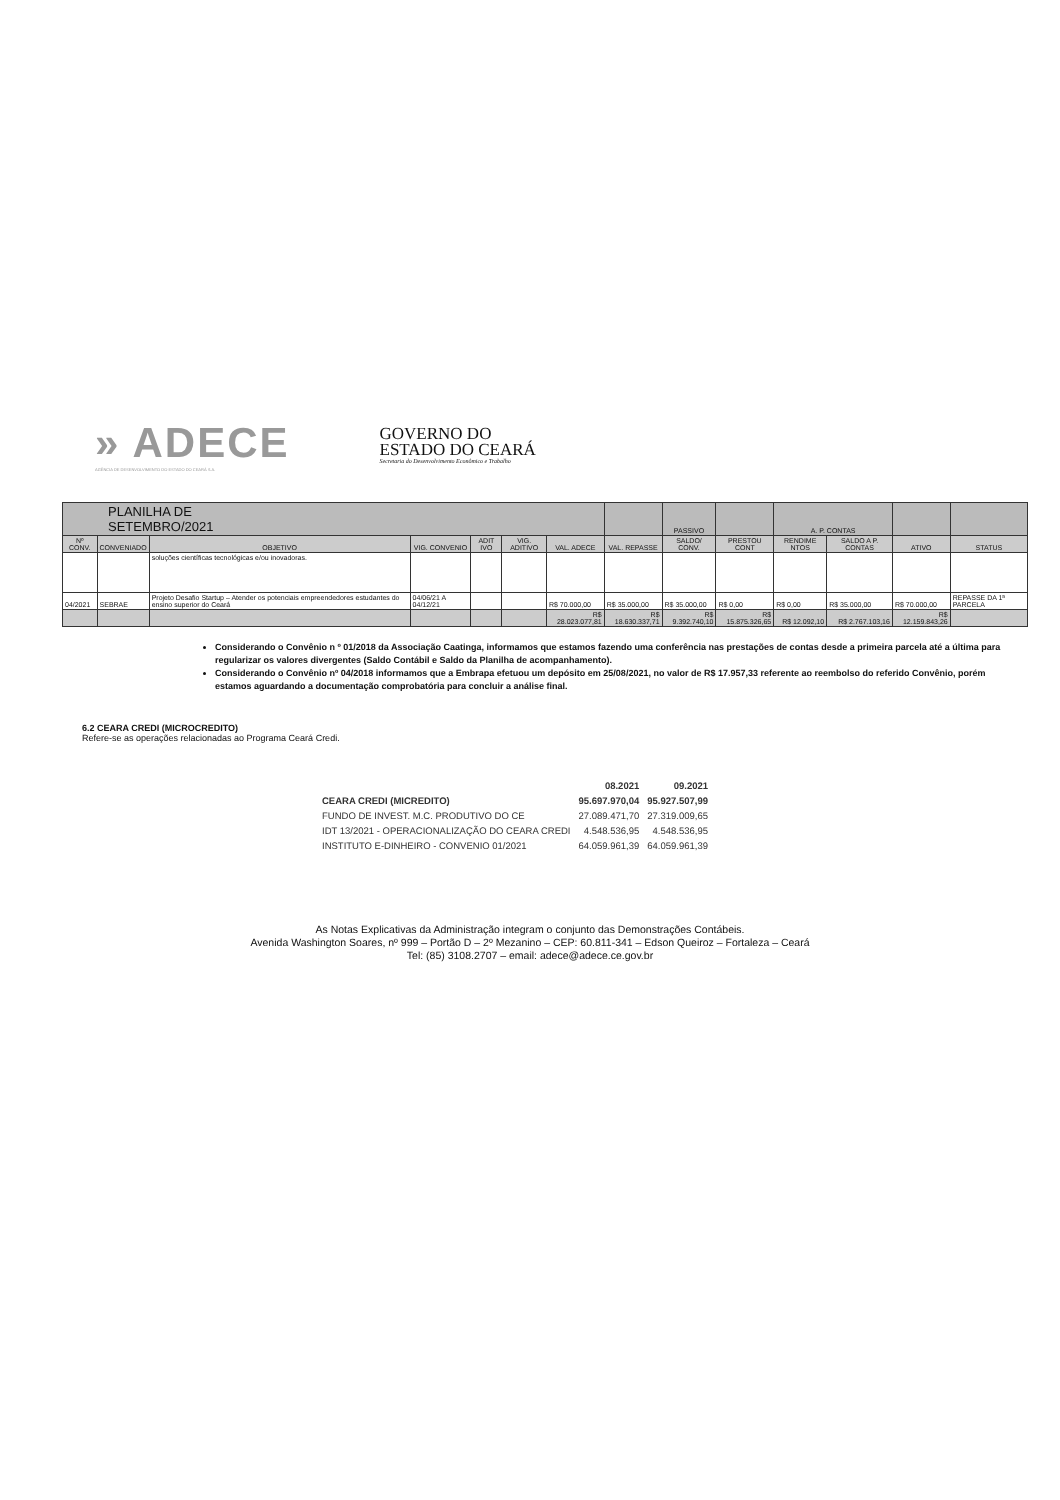» ADECE
AGÊNCIA DE DESENVOLVIMENTO DO ESTADO DO CEARÁ S.A.
GOVERNO DO
ESTADO DO CEARÁ
Secretaria do Desenvolvimento Econômico e Trabalho
| PLANILHA DE SETEMBRO/2021 | | | | | | | | PASSIVO | | A. P. CONTAS | | | |
| --- | --- | --- | --- | --- | --- | --- | --- | --- | --- | --- | --- | --- | --- |
| Nº CONV. | CONVENIADO | OBJETIVO | VIG. CONVENIO | ADIT IVO | VIG. ADITIVO | VAL. ADECE | VAL. REPASSE | SALDO/ CONV. | PRESTOU CONT | RENDIME NTOS | SALDO A P. CONTAS | ATIVO | STATUS |
| | | soluções científicas tecnológicas e/ou inovadoras. | | | | | | | | | | | |
| 04/2021 | SEBRAE | Projeto Desafio Startup – Atender os potenciais empreendedores estudantes do ensino superior do Ceará | 04/06/21 A 04/12/21 | | | R$ 70.000,00 | R$ 35.000,00 | R$ 35.000,00 | R$ 0,00 | R$ 0,00 | R$ 35.000,00 | R$ 70.000,00 | REPASSE DA 1ª PARCELA |
| | | | | | | R$ 28.023.077,81 | R$ 18.630.337,71 | R$ 9.392.740,10 | R$ 15.875.326,65 | R$ 12.092,10 | R$ 2.767.103,16 | R$ 12.159.843,26 | |
Considerando o Convênio n º 01/2018 da Associação Caatinga, informamos que estamos fazendo uma conferência nas prestações de contas desde a primeira parcela até a última para regularizar os valores divergentes (Saldo Contábil e Saldo da Planilha de acompanhamento).
Considerando o Convênio nº 04/2018 informamos que a Embrapa efetuou um depósito em 25/08/2021, no valor de R$ 17.957,33 referente ao reembolso do referido Convênio, porém estamos aguardando a documentação comprobatória para concluir a análise final.
6.2 CEARA CREDI (MICROCREDITO)
Refere-se as operações relacionadas ao Programa Ceará Credi.
| | 08.2021 | 09.2021 |
| CEARA CREDI (MICREDITO) | 95.697.970,04 | 95.927.507,99 |
| FUNDO DE INVEST. M.C. PRODUTIVO DO CE | 27.089.471,70 | 27.319.009,65 |
| IDT 13/2021 - OPERACIONALIZAÇÃO DO CEARA CREDI | 4.548.536,95 | 4.548.536,95 |
| INSTITUTO E-DINHEIRO - CONVENIO 01/2021 | 64.059.961,39 | 64.059.961,39 |
As Notas Explicativas da Administração integram o conjunto das Demonstrações Contábeis.
Avenida Washington Soares, nº 999 – Portão D – 2º Mezanino – CEP: 60.811-341 – Edson Queiroz – Fortaleza – Ceará
Tel: (85) 3108.2707 – email: adece@adece.ce.gov.br